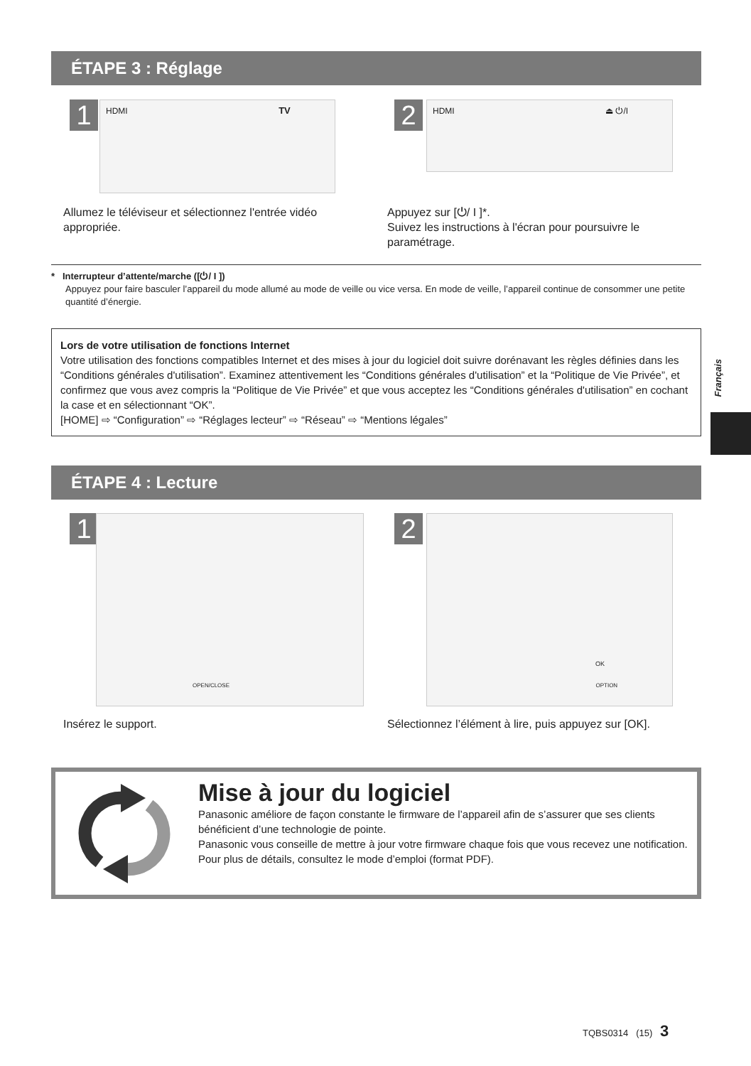ÉTAPE 3 : Réglage
1 HDMI TV 2 HDMI ⏏ ⏻/I
Allumez le téléviseur et sélectionnez l'entrée vidéo appropriée.
Appuyez sur [⏻/ I ]*.
Suivez les instructions à l'écran pour poursuivre le paramétrage.
* Interrupteur d’attente/marche ([⏻/ I ])
Appuyez pour faire basculer l’appareil du mode allumé au mode de veille ou vice versa. En mode de veille, l’appareil continue de consommer une petite quantité d’énergie.
Lors de votre utilisation de fonctions Internet
Votre utilisation des fonctions compatibles Internet et des mises à jour du logiciel doit suivre dorénavant les règles définies dans les “Conditions générales d'utilisation”. Examinez attentivement les “Conditions générales d'utilisation” et la “Politique de Vie Privée”, et confirmez que vous avez compris la “Politique de Vie Privée” et que vous acceptez les “Conditions générales d'utilisation” en cochant la case et en sélectionnant “OK”.
[HOME] ⇨ “Configuration” ⇨ “Réglages lecteur” ⇨ “Réseau” ⇨ “Mentions légales”
Français
ÉTAPE 4 : Lecture
1 OPEN/CLOSE 2 OK OPTION
Insérez le support.
Sélectionnez l’élément à lire, puis appuyez sur [OK].
Mise à jour du logiciel
Panasonic améliore de façon constante le firmware de l’appareil afin de s’assurer que ses clients bénéficient d’une technologie de pointe.
Panasonic vous conseille de mettre à jour votre firmware chaque fois que vous recevez une notification.
Pour plus de détails, consultez le mode d’emploi (format PDF).
TQBS0314 (15) 3